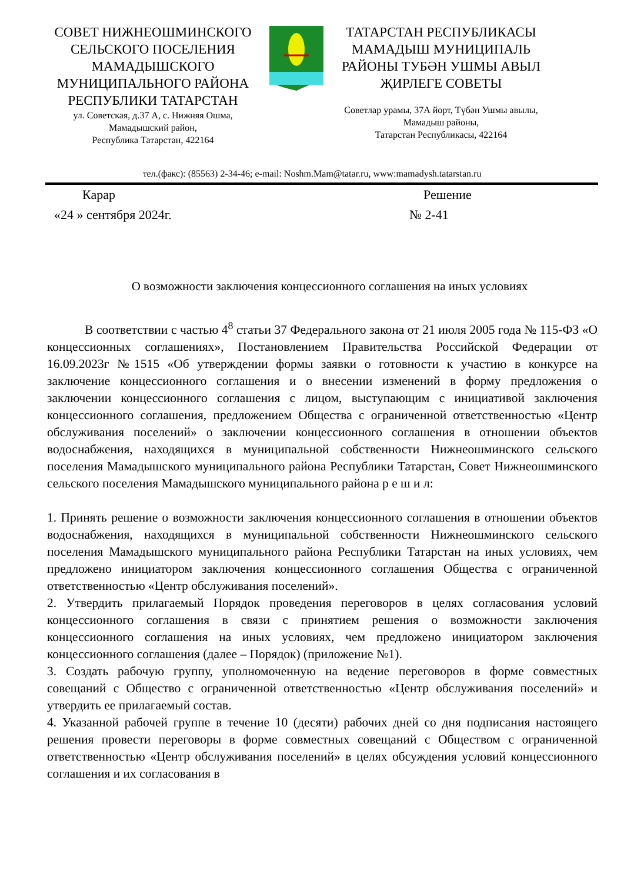СОВЕТ НИЖНЕОШМИНСКОГО СЕЛЬСКОГО ПОСЕЛЕНИЯ МАМАДЫШСКОГО МУНИЦИПАЛЬНОГО РАЙОНА РЕСПУБЛИКИ ТАТАРСТАН
ул. Советская, д.37 А, с. Нижняя Ошма,
Мамадышский район,
Республика Татарстан, 422164
ТАТАРСТАН РЕСПУБЛИКАСЫ МАМАДЫШ МУНИЦИПАЛЬ РАЙОНЫ ТУБӘН УШМЫ АВЫЛ ҖИРЛЕГЕ СОВЕТЫ
Советлар урамы, 37А йорт, Түбән Ушмы авылы,
Мамадыш районы,
Татарстан Республикасы, 422164
тел.(факс): (85563) 2-34-46; e-mail: Noshm.Mam@tatar.ru, www:mamadysh.tatarstan.ru
Карар Решение
«24 » сентября 2024г. № 2-41
О возможности заключения концессионного соглашения на иных условиях
В соответствии с частью 4<sup>8</sup> статьи 37 Федерального закона от 21 июля 2005 года № 115-ФЗ «О концессионных соглашениях», Постановлением Правительства Российской Федерации от 16.09.2023г №1515 «Об утверждении формы заявки о готовности к участию в конкурсе на заключение концессионного соглашения и о внесении изменений в форму предложения о заключении концессионного соглашения с лицом, выступающим с инициативой заключения концессионного соглашения, предложением Общества с ограниченной ответственностью «Центр обслуживания поселений» о заключении концессионного соглашения в отношении объектов водоснабжения, находящихся в муниципальной собственности Нижнеошминского сельского поселения Мамадышского муниципального района Республики Татарстан, Совет Нижнеошминского сельского поселения Мамадышского муниципального района р е ш и л:
1. Принять решение о возможности заключения концессионного соглашения в отношении объектов водоснабжения, находящихся в муниципальной собственности Нижнеошминского сельского поселения Мамадышского муниципального района Республики Татарстан на иных условиях, чем предложено инициатором заключения концессионного соглашения Общества с ограниченной ответственностью «Центр обслуживания поселений».
2. Утвердить прилагаемый Порядок проведения переговоров в целях согласования условий концессионного соглашения в связи с принятием решения о возможности заключения концессионного соглашения на иных условиях, чем предложено инициатором заключения концессионного соглашения (далее – Порядок) (приложение №1).
3. Создать рабочую группу, уполномоченную на ведение переговоров в форме совместных совещаний с Общество с ограниченной ответственностью «Центр обслуживания поселений» и утвердить ее прилагаемый состав.
4. Указанной рабочей группе в течение 10 (десяти) рабочих дней со дня подписания настоящего решения провести переговоры в форме совместных совещаний с Обществом с ограниченной ответственностью «Центр обслуживания поселений» в целях обсуждения условий концессионного соглашения и их согласования в